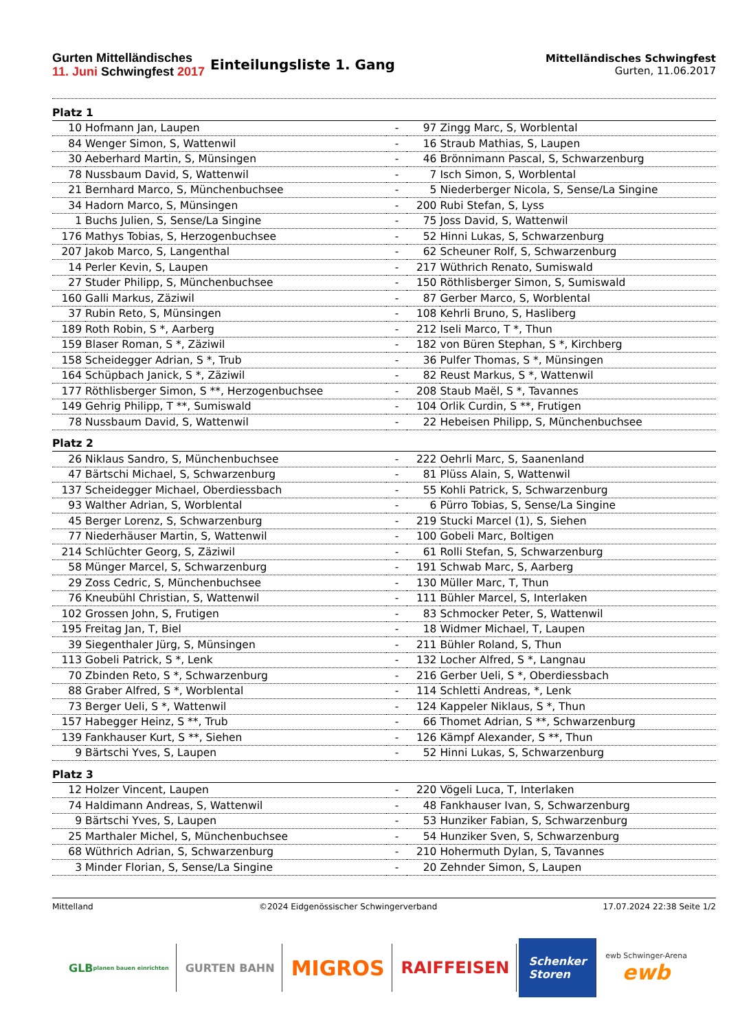Gurten Mittelländisches
11. Juni Schwingfest 2017
Einteilungsliste 1. Gang
Mittelländisches Schwingfest
Gurten, 11.06.2017
| Platz 1 | | | | |
| 10 | Hofmann Jan, Laupen | - | 97 | Zingg Marc, S, Worblental |
| 84 | Wenger Simon, S, Wattenwil | - | 16 | Straub Mathias, S, Laupen |
| 30 | Aeberhard Martin, S, Münsingen | - | 46 | Brönnimann Pascal, S, Schwarzenburg |
| 78 | Nussbaum David, S, Wattenwil | - | 7 | Isch Simon, S, Worblental |
| 21 | Bernhard Marco, S, Münchenbuchsee | - | 5 | Niederberger Nicola, S, Sense/La Singine |
| 34 | Hadorn Marco, S, Münsingen | - | 200 | Rubi Stefan, S, Lyss |
| 1 | Buchs Julien, S, Sense/La Singine | - | 75 | Joss David, S, Wattenwil |
| 176 | Mathys Tobias, S, Herzogenbuchsee | - | 52 | Hinni Lukas, S, Schwarzenburg |
| 207 | Jakob Marco, S, Langenthal | - | 62 | Scheuner Rolf, S, Schwarzenburg |
| 14 | Perler Kevin, S, Laupen | - | 217 | Wüthrich Renato, Sumiswald |
| 27 | Studer Philipp, S, Münchenbuchsee | - | 150 | Röthlisberger Simon, S, Sumiswald |
| 160 | Galli Markus, Zäziwil | - | 87 | Gerber Marco, S, Worblental |
| 37 | Rubin Reto, S, Münsingen | - | 108 | Kehrli Bruno, S, Hasliberg |
| 189 | Roth Robin, S *, Aarberg | - | 212 | Iseli Marco, T *, Thun |
| 159 | Blaser Roman, S *, Zäziwil | - | 182 | von Büren Stephan, S *, Kirchberg |
| 158 | Scheidegger Adrian, S *, Trub | - | 36 | Pulfer Thomas, S *, Münsingen |
| 164 | Schüpbach Janick, S *, Zäziwil | - | 82 | Reust Markus, S *, Wattenwil |
| 177 | Röthlisberger Simon, S **, Herzogenbuchsee | - | 208 | Staub Maël, S *, Tavannes |
| 149 | Gehrig Philipp, T **, Sumiswald | - | 104 | Orlik Curdin, S **, Frutigen |
| 78 | Nussbaum David, S, Wattenwil | - | 22 | Hebeisen Philipp, S, Münchenbuchsee |
| Platz 2 | | | | |
| 26 | Niklaus Sandro, S, Münchenbuchsee | - | 222 | Oehrli Marc, S, Saanenland |
| 47 | Bärtschi Michael, S, Schwarzenburg | - | 81 | Plüss Alain, S, Wattenwil |
| 137 | Scheidegger Michael, Oberdiessbach | - | 55 | Kohli Patrick, S, Schwarzenburg |
| 93 | Walther Adrian, S, Worblental | - | 6 | Pürro Tobias, S, Sense/La Singine |
| 45 | Berger Lorenz, S, Schwarzenburg | - | 219 | Stucki Marcel (1), S, Siehen |
| 77 | Niederhäuser Martin, S, Wattenwil | - | 100 | Gobeli Marc, Boltigen |
| 214 | Schlüchter Georg, S, Zäziwil | - | 61 | Rolli Stefan, S, Schwarzenburg |
| 58 | Münger Marcel, S, Schwarzenburg | - | 191 | Schwab Marc, S, Aarberg |
| 29 | Zoss Cedric, S, Münchenbuchsee | - | 130 | Müller Marc, T, Thun |
| 76 | Kneubühl Christian, S, Wattenwil | - | 111 | Bühler Marcel, S, Interlaken |
| 102 | Grossen John, S, Frutigen | - | 83 | Schmocker Peter, S, Wattenwil |
| 195 | Freitag Jan, T, Biel | - | 18 | Widmer Michael, T, Laupen |
| 39 | Siegenthaler Jürg, S, Münsingen | - | 211 | Bühler Roland, S, Thun |
| 113 | Gobeli Patrick, S *, Lenk | - | 132 | Locher Alfred, S *, Langnau |
| 70 | Zbinden Reto, S *, Schwarzenburg | - | 216 | Gerber Ueli, S *, Oberdiessbach |
| 88 | Graber Alfred, S *, Worblental | - | 114 | Schletti Andreas, *, Lenk |
| 73 | Berger Ueli, S *, Wattenwil | - | 124 | Kappeler Niklaus, S *, Thun |
| 157 | Habegger Heinz, S **, Trub | - | 66 | Thomet Adrian, S **, Schwarzenburg |
| 139 | Fankhauser Kurt, S **, Siehen | - | 126 | Kämpf Alexander, S **, Thun |
| 9 | Bärtschi Yves, S, Laupen | - | 52 | Hinni Lukas, S, Schwarzenburg |
| Platz 3 | | | | |
| 12 | Holzer Vincent, Laupen | - | 220 | Vögeli Luca, T, Interlaken |
| 74 | Haldimann Andreas, S, Wattenwil | - | 48 | Fankhauser Ivan, S, Schwarzenburg |
| 9 | Bärtschi Yves, S, Laupen | - | 53 | Hunziker Fabian, S, Schwarzenburg |
| 25 | Marthaler Michel, S, Münchenbuchsee | - | 54 | Hunziker Sven, S, Schwarzenburg |
| 68 | Wüthrich Adrian, S, Schwarzenburg | - | 210 | Hohermuth Dylan, S, Tavannes |
| 3 | Minder Florian, S, Sense/La Singine | - | 20 | Zehnder Simon, S, Laupen |
Mittelland ©2024 Eidgenössischer Schwingerverband 17.07.2024 22:38 Seite 1/2
GLB
planen bauen einrichten
GURTEN BAHN
MIGROS
RAIFFEISEN
Schenker
Storen
ewb Schwinger-Arena
ewb